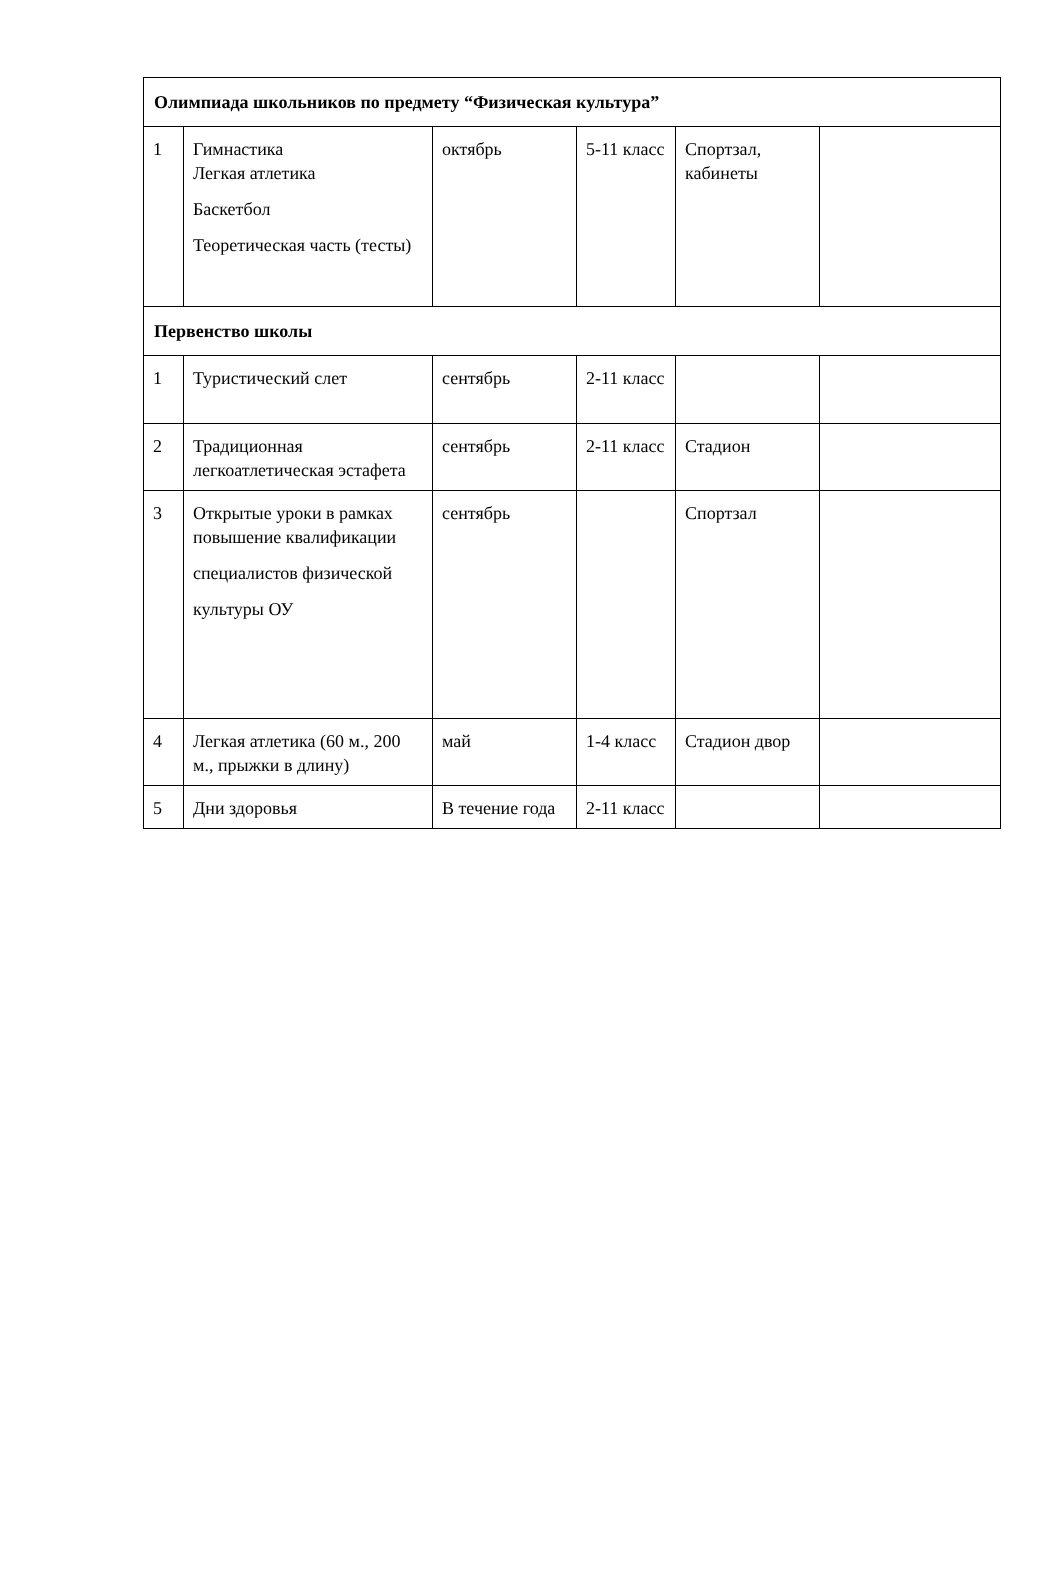| Олимпиада школьников по предмету “Физическая культура” | | | | | |
| 1 | Гимнастика Легкая атлетика Баскетбол Теоретическая часть (тесты) | октябрь | 5-11 класс | Спортзал, кабинеты | |
| Первенство школы | | | | | |
| 1 | Туристический слет | сентябрь | 2-11 класс | | |
| 2 | Традиционная легкоатлетическая эстафета | сентябрь | 2-11 класс | Стадион | |
| 3 | Открытые уроки в рамках повышение квалификации специалистов физической культуры ОУ | сентябрь | | Спортзал | |
| 4 | Легкая атлетика (60 м., 200 м., прыжки в длину) | май | 1-4 класс | Стадион двор | |
| 5 | Дни здоровья | В течение года | 2-11 класс | | |